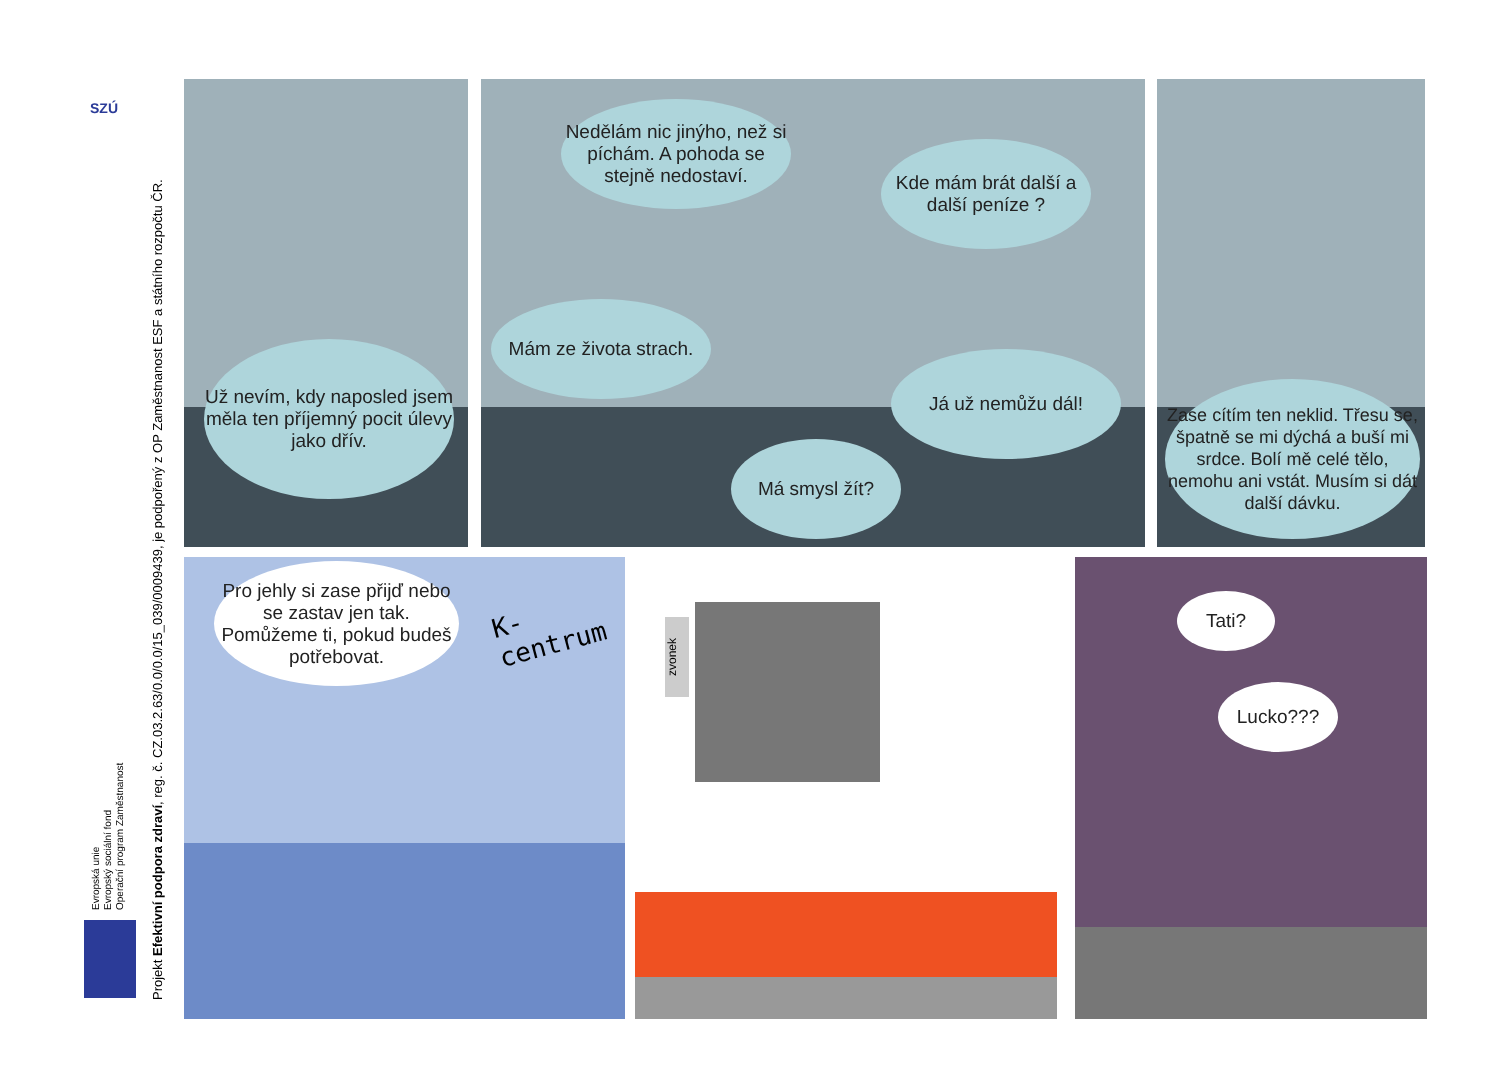SZÚ
Projekt Efektivní podpora zdraví, reg. č. CZ.03.2.63/0.0/0.0/15_039/0009439, je podpořený z OP Zaměstnanost ESF a státního rozpočtu ČR.
Evropská unie
Evropský sociální fond
Operační program Zaměstnanost
Už nevím, kdy naposled jsem měla ten příjemný pocit úlevy jako dřív.
Nedělám nic jinýho, než si píchám. A pohoda se stejně nedostaví.
Kde mám brát další a další peníze ?
Mám ze života strach.
Já už nemůžu dál!
Má smysl žít?
Zase cítím ten neklid. Třesu se, špatně se mi dýchá a buší mi srdce. Bolí mě celé tělo, nemohu ani vstát. Musím si dát další dávku.
Pro jehly si zase přijď nebo se zastav jen tak. Pomůžeme ti, pokud budeš potřebovat.
K-centrum
zvonek
Tati?
Lucko???